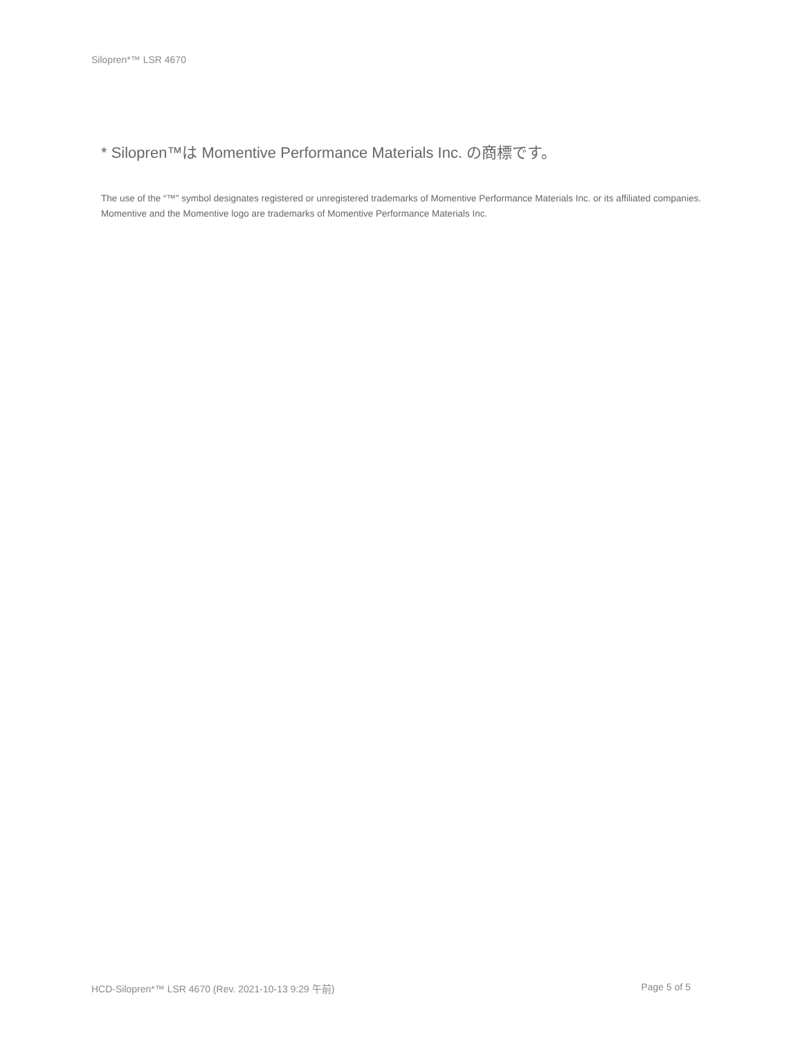Silopren*™ LSR 4670
* Silopren™は Momentive Performance Materials Inc. の商標です。
The use of the “™” symbol designates registered or unregistered trademarks of Momentive Performance Materials Inc. or its affiliated companies. Momentive and the Momentive logo are trademarks of Momentive Performance Materials Inc.
HCD-Silopren*™ LSR 4670 (Rev. 2021-10-13 9:29 午前) Page 5 of 5